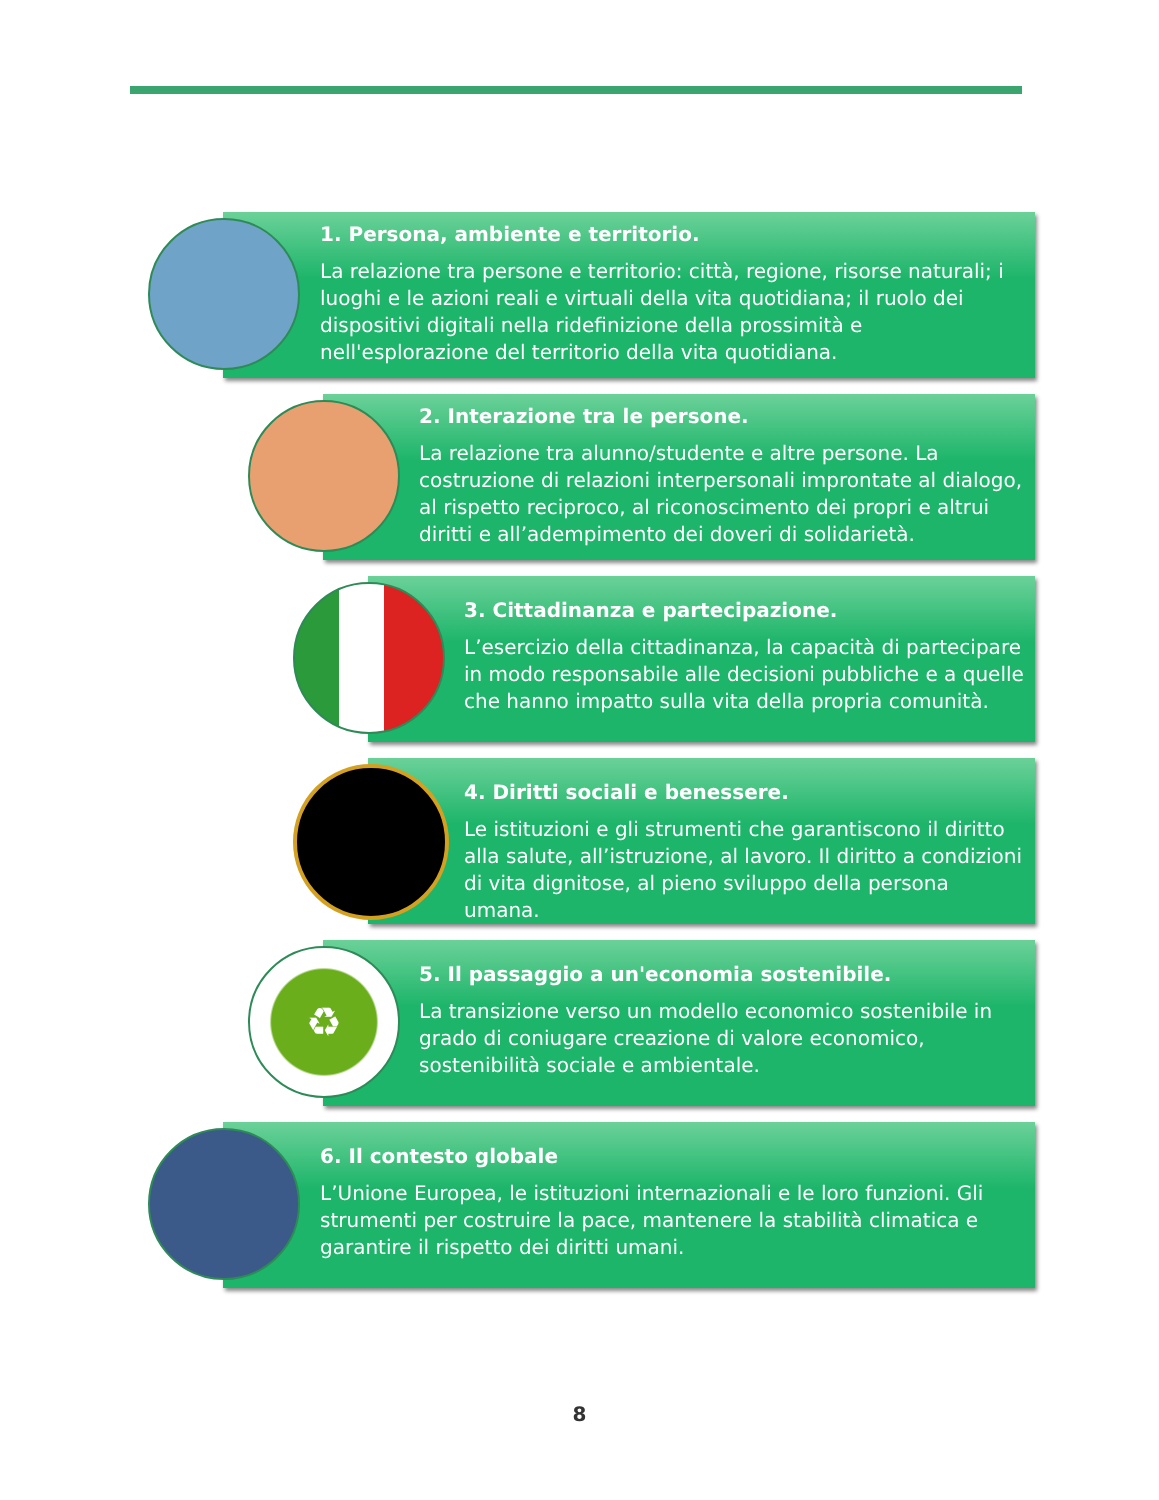1. Persona, ambiente e territorio.
La relazione tra persone e territorio: città, regione, risorse naturali; i luoghi e le azioni reali e virtuali della vita quotidiana; il ruolo dei dispositivi digitali nella ridefinizione della prossimità e nell'esplorazione del territorio della vita quotidiana.
2. Interazione tra le persone.
La relazione tra alunno/studente e altre persone. La costruzione di relazioni interpersonali improntate al dialogo, al rispetto reciproco, al riconoscimento dei propri e altrui diritti e all’adempimento dei doveri di solidarietà.
3. Cittadinanza e partecipazione.
L’esercizio della cittadinanza, la capacità di partecipare in modo responsabile alle decisioni pubbliche e a quelle che hanno impatto sulla vita della propria comunità.
4. Diritti sociali e benessere.
Le istituzioni e gli strumenti che garantiscono il diritto alla salute, all’istruzione, al lavoro. Il diritto a condizioni di vita dignitose, al pieno sviluppo della persona umana.
5. Il passaggio a un'economia sostenibile.
La transizione verso un modello economico sostenibile in grado di coniugare creazione di valore economico, sostenibilità sociale e ambientale.
♻
6. Il contesto globale
L’Unione Europea, le istituzioni internazionali e le loro funzioni. Gli strumenti per costruire la pace, mantenere la stabilità climatica e garantire il rispetto dei diritti umani.
8